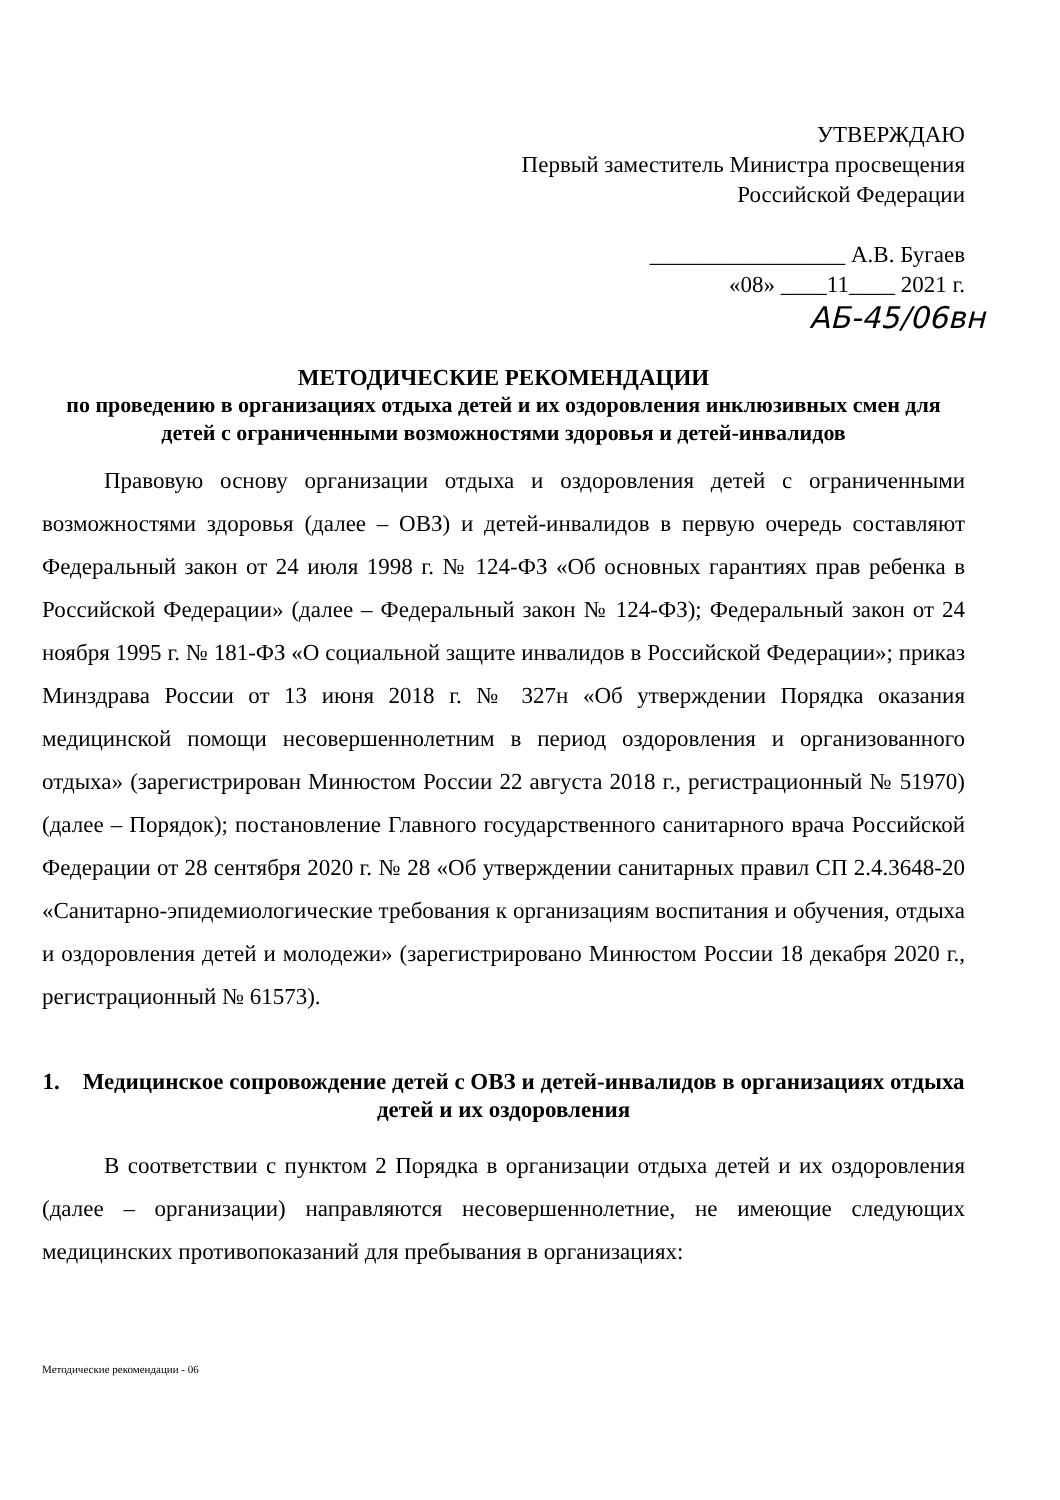УТВЕРЖДАЮ
Первый заместитель Министра просвещения
Российской Федерации
_________________ А.В. Бугаев
«08» ____11____ 2021 г.
АБ-45/06вн
МЕТОДИЧЕСКИЕ РЕКОМЕНДАЦИИ
по проведению в организациях отдыха детей и их оздоровления инклюзивных смен для детей с ограниченными возможностями здоровья и детей-инвалидов
Правовую основу организации отдыха и оздоровления детей с ограниченными возможностями здоровья (далее – ОВЗ) и детей-инвалидов в первую очередь составляют Федеральный закон от 24 июля 1998 г. № 124-ФЗ «Об основных гарантиях прав ребенка в Российской Федерации» (далее – Федеральный закон № 124-ФЗ); Федеральный закон от 24 ноября 1995 г. № 181-ФЗ «О социальной защите инвалидов в Российской Федерации»; приказ Минздрава России от 13 июня 2018 г. № 327н «Об утверждении Порядка оказания медицинской помощи несовершеннолетним в период оздоровления и организованного отдыха» (зарегистрирован Минюстом России 22 августа 2018 г., регистрационный № 51970) (далее – Порядок); постановление Главного государственного санитарного врача Российской Федерации от 28 сентября 2020 г. № 28 «Об утверждении санитарных правил СП 2.4.3648-20 «Санитарно-эпидемиологические требования к организациям воспитания и обучения, отдыха и оздоровления детей и молодежи» (зарегистрировано Минюстом России 18 декабря 2020 г., регистрационный № 61573).
1. Медицинское сопровождение детей с ОВЗ и детей-инвалидов в организациях отдыха детей и их оздоровления
В соответствии с пунктом 2 Порядка в организации отдыха детей и их оздоровления (далее – организации) направляются несовершеннолетние, не имеющие следующих медицинских противопоказаний для пребывания в организациях:
Методические рекомендации - 06